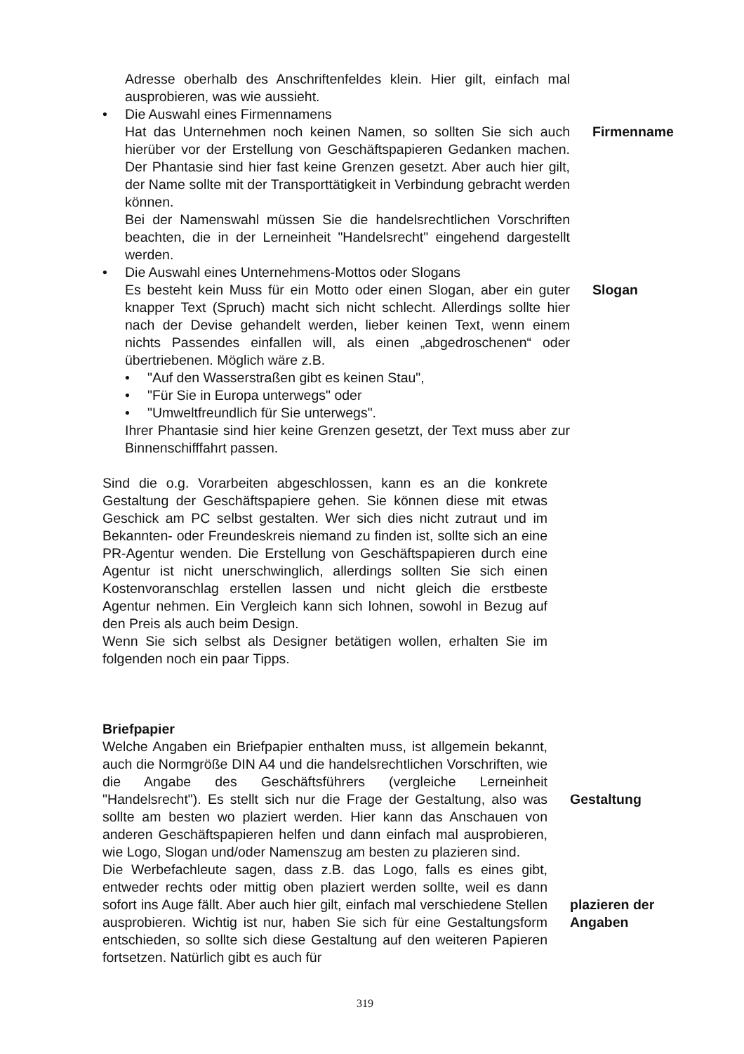Adresse oberhalb des Anschriftenfeldes klein. Hier gilt, einfach mal ausprobieren, was wie aussieht.
• Die Auswahl eines Firmennamens
Hat das Unternehmen noch keinen Namen, so sollten Sie sich auch hierüber vor der Erstellung von Geschäftspapieren Gedanken machen. Der Phantasie sind hier fast keine Grenzen gesetzt. Aber auch hier gilt, der Name sollte mit der Transporttätigkeit in Verbindung gebracht werden können.
Bei der Namenswahl müssen Sie die handelsrechtlichen Vorschriften beachten, die in der Lerneinheit "Handelsrecht" eingehend dargestellt werden.
Firmenname
• Die Auswahl eines Unternehmens-Mottos oder Slogans
Es besteht kein Muss für ein Motto oder einen Slogan, aber ein guter knapper Text (Spruch) macht sich nicht schlecht. Allerdings sollte hier nach der Devise gehandelt werden, lieber keinen Text, wenn einem nichts Passendes einfallen will, als einen „abgedroschenen“ oder übertriebenen. Möglich wäre z.B.
• "Auf den Wasserstraßen gibt es keinen Stau",
• "Für Sie in Europa unterwegs" oder
• "Umweltfreundlich für Sie unterwegs".
Ihrer Phantasie sind hier keine Grenzen gesetzt, der Text muss aber zur Binnenschifffahrt passen.
Slogan
Sind die o.g. Vorarbeiten abgeschlossen, kann es an die konkrete Gestaltung der Geschäftspapiere gehen. Sie können diese mit etwas Geschick am PC selbst gestalten. Wer sich dies nicht zutraut und im Bekannten- oder Freundeskreis niemand zu finden ist, sollte sich an eine PR-Agentur wenden. Die Erstellung von Geschäftspapieren durch eine Agentur ist nicht unerschwinglich, allerdings sollten Sie sich einen Kostenvoranschlag erstellen lassen und nicht gleich die erstbeste Agentur nehmen. Ein Vergleich kann sich lohnen, sowohl in Bezug auf den Preis als auch beim Design.
Wenn Sie sich selbst als Designer betätigen wollen, erhalten Sie im folgenden noch ein paar Tipps.
Briefpapier
Welche Angaben ein Briefpapier enthalten muss, ist allgemein bekannt, auch die Normgröße DIN A4 und die handelsrechtlichen Vorschriften, wie die Angabe des Geschäftsführers (vergleiche Lerneinheit "Handelsrecht"). Es stellt sich nur die Frage der Gestaltung, also was sollte am besten wo plaziert werden. Hier kann das Anschauen von anderen Geschäftspapieren helfen und dann einfach mal ausprobieren, wie Logo, Slogan und/oder Namenszug am besten zu plazieren sind.
Gestaltung
Die Werbefachleute sagen, dass z.B. das Logo, falls es eines gibt, entweder rechts oder mittig oben plaziert werden sollte, weil es dann sofort ins Auge fällt. Aber auch hier gilt, einfach mal verschiedene Stellen ausprobieren. Wichtig ist nur, haben Sie sich für eine Gestaltungsform entschieden, so sollte sich diese Gestaltung auf den weiteren Papieren fortsetzen. Natürlich gibt es auch für
plazieren der Angaben
319